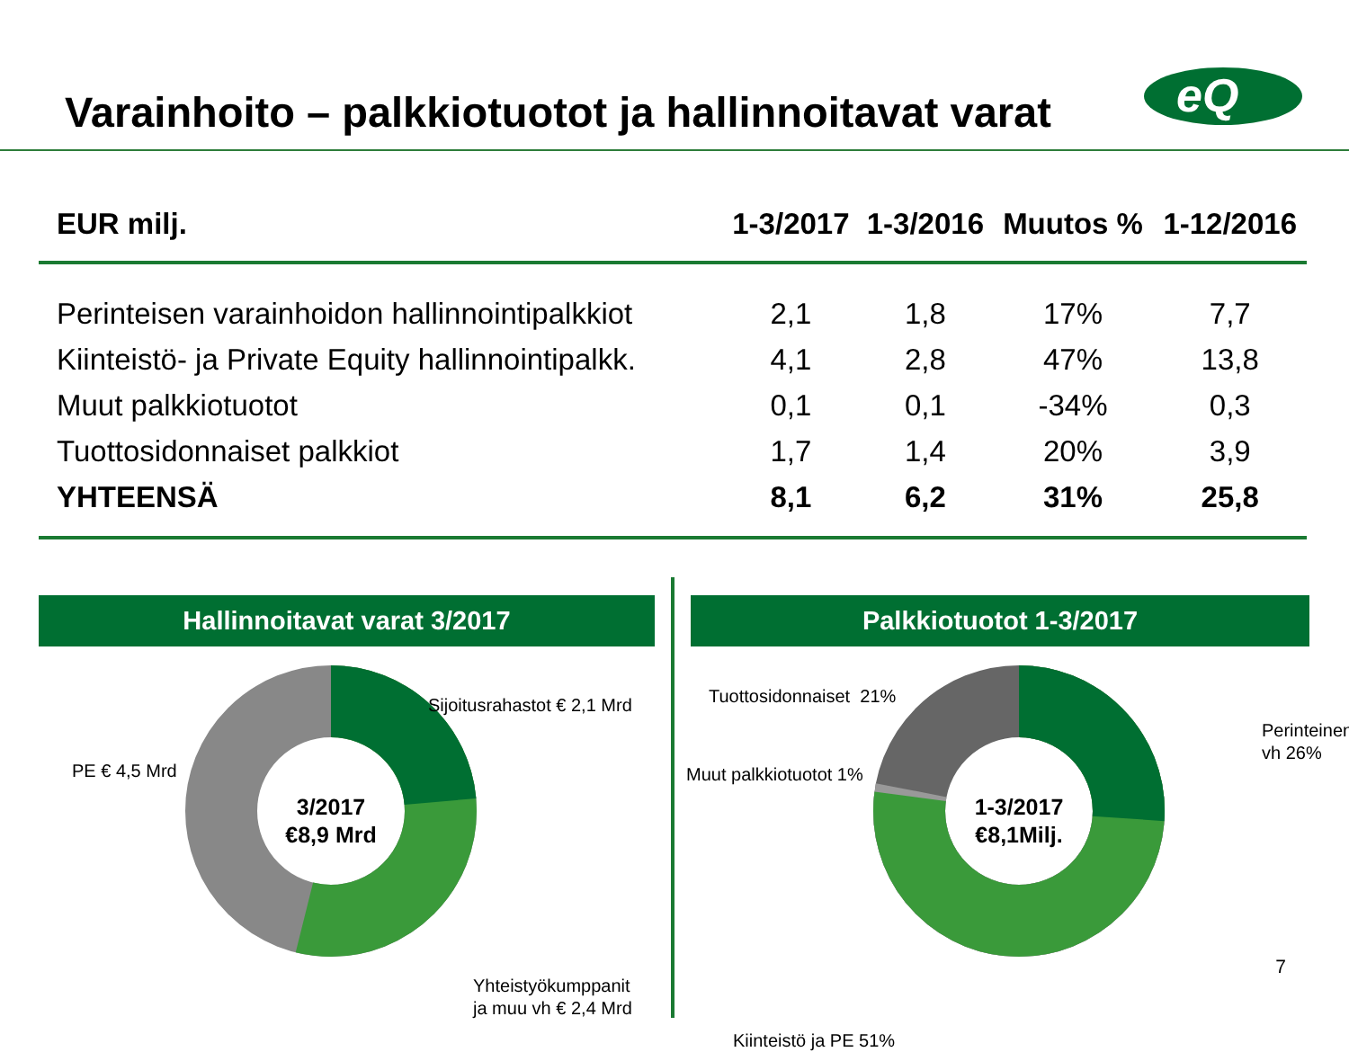Varainhoito – palkkiotuotot ja hallinnoitavat varat
eQ
| EUR milj. | 1-3/2017 | 1-3/2016 | Muutos % | 1-12/2016 |
| --- | --- | --- | --- | --- |
| Perinteisen varainhoidon hallinnointipalkkiot | 2,1 | 1,8 | 17% | 7,7 |
| Kiinteistö- ja Private Equity hallinnointipalkk. | 4,1 | 2,8 | 47% | 13,8 |
| Muut palkkiotuotot | 0,1 | 0,1 | -34% | 0,3 |
| Tuottosidonnaiset palkkiot | 1,7 | 1,4 | 20% | 3,9 |
| YHTEENSÄ | 8,1 | 6,2 | 31% | 25,8 |
Hallinnoitavat varat 3/2017
3/2017
€8,9 Mrd
Sijoitusrahastot € 2,1 Mrd
PE € 4,5 Mrd
Yhteistyökumppanit
ja muu vh € 2,4 Mrd
Palkkiotuotot 1-3/2017
1-3/2017
€8,1Milj.
Tuottosidonnaiset 21%
Muut palkkiotuotot 1%
Perinteinen vh 26%
Kiinteistö ja PE 51%
7